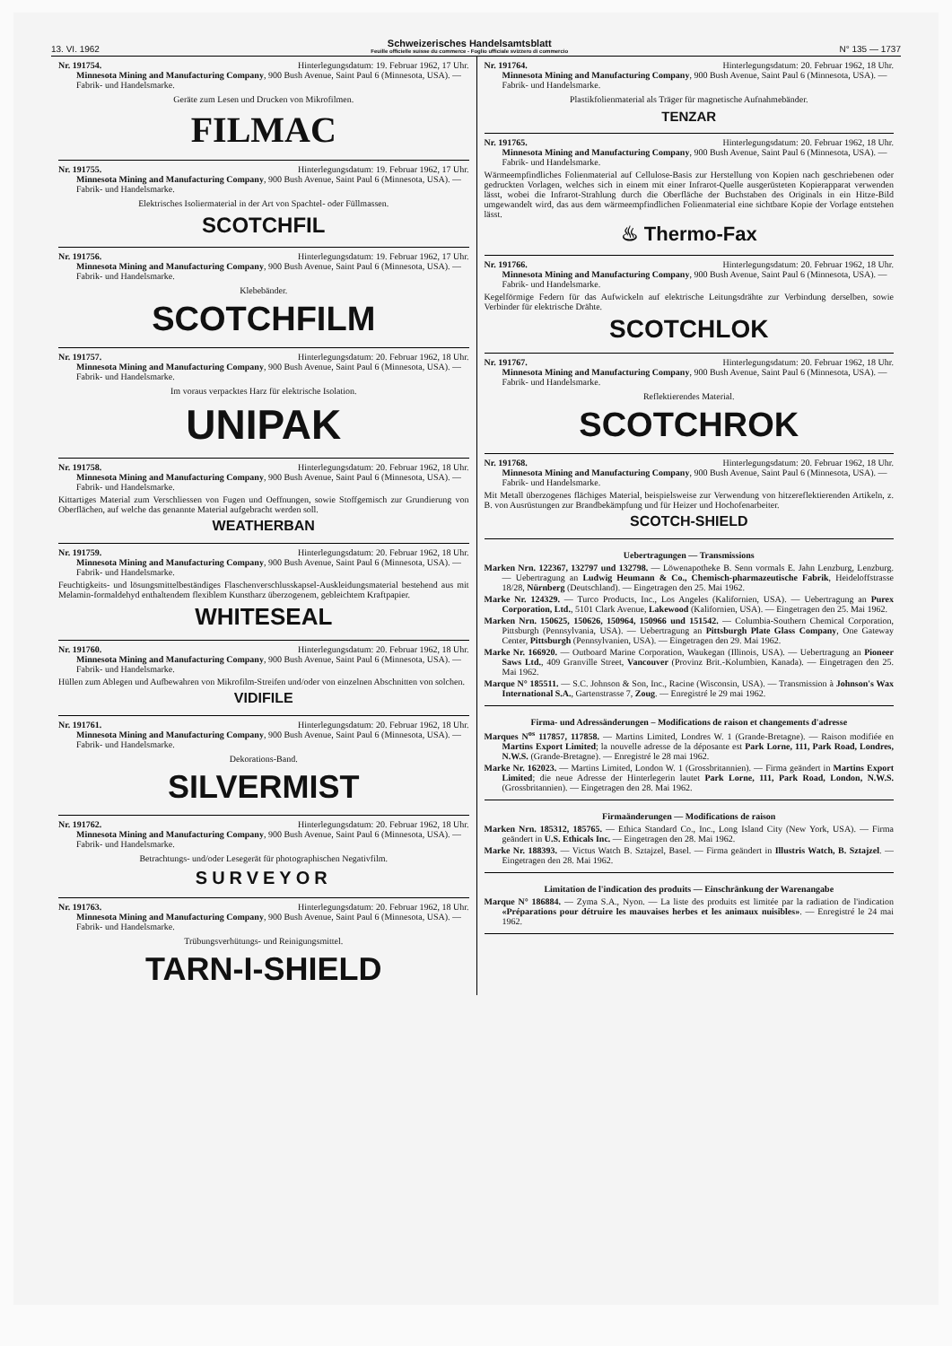13. VI. 1962 Schweizerisches Handelsamtsblatt
Feuille officielle suisse du commerce - Foglio ufficiale svizzero di commercio N° 135 — 1737
Nr. 191754. Hinterlegungsdatum: 19. Februar 1962, 17 Uhr.
Minnesota Mining and Manufacturing Company, 900 Bush Avenue, Saint Paul 6 (Minnesota, USA). — Fabrik- und Handelsmarke.
Geräte zum Lesen und Drucken von Mikrofilmen.
FILMAC
Nr. 191755. Hinterlegungsdatum: 19. Februar 1962, 17 Uhr.
Minnesota Mining and Manufacturing Company, 900 Bush Avenue, Saint Paul 6 (Minnesota, USA). — Fabrik- und Handelsmarke.
Elektrisches Isoliermaterial in der Art von Spachtel- oder Füllmassen.
SCOTCHFIL
Nr. 191756. Hinterlegungsdatum: 19. Februar 1962, 17 Uhr.
Minnesota Mining and Manufacturing Company, 900 Bush Avenue, Saint Paul 6 (Minnesota, USA). — Fabrik- und Handelsmarke.
Klebebänder.
SCOTCHFILM
Nr. 191757. Hinterlegungsdatum: 20. Februar 1962, 18 Uhr.
Minnesota Mining and Manufacturing Company, 900 Bush Avenue, Saint Paul 6 (Minnesota, USA). — Fabrik- und Handelsmarke.
Im voraus verpacktes Harz für elektrische Isolation.
UNIPAK
Nr. 191758. Hinterlegungsdatum: 20. Februar 1962, 18 Uhr.
Minnesota Mining and Manufacturing Company, 900 Bush Avenue, Saint Paul 6 (Minnesota, USA). — Fabrik- und Handelsmarke.
Kittartiges Material zum Verschliessen von Fugen und Oeffnungen, sowie Stoffgemisch zur Grundierung von Oberflächen, auf welche das genannte Material aufgebracht werden soll.
WEATHERBAN
Nr. 191759. Hinterlegungsdatum: 20. Februar 1962, 18 Uhr.
Minnesota Mining and Manufacturing Company, 900 Bush Avenue, Saint Paul 6 (Minnesota, USA). — Fabrik- und Handelsmarke.
Feuchtigkeits- und lösungsmittelbeständiges Flaschenverschlusskapsel-Auskleidungsmaterial bestehend aus mit Melamin-formaldehyd enthaltendem flexiblem Kunstharz überzogenem, gebleichtem Kraftpapier.
WHITESEAL
Nr. 191760. Hinterlegungsdatum: 20. Februar 1962, 18 Uhr.
Minnesota Mining and Manufacturing Company, 900 Bush Avenue, Saint Paul 6 (Minnesota, USA). — Fabrik- und Handelsmarke.
Hüllen zum Ablegen und Aufbewahren von Mikrofilm-Streifen und/oder von einzelnen Abschnitten von solchen.
VIDIFILE
Nr. 191761. Hinterlegungsdatum: 20. Februar 1962, 18 Uhr.
Minnesota Mining and Manufacturing Company, 900 Bush Avenue, Saint Paul 6 (Minnesota, USA). — Fabrik- und Handelsmarke.
Dekorations-Band.
SILVERMIST
Nr. 191762. Hinterlegungsdatum: 20. Februar 1962, 18 Uhr.
Minnesota Mining and Manufacturing Company, 900 Bush Avenue, Saint Paul 6 (Minnesota, USA). — Fabrik- und Handelsmarke.
Betrachtungs- und/oder Lesegerät für photographischen Negativfilm.
SURVEYOR
Nr. 191763. Hinterlegungsdatum: 20. Februar 1962, 18 Uhr.
Minnesota Mining and Manufacturing Company, 900 Bush Avenue, Saint Paul 6 (Minnesota, USA). — Fabrik- und Handelsmarke.
Trübungsverhütungs- und Reinigungsmittel.
TARN-I-SHIELD
Nr. 191764. Hinterlegungsdatum: 20. Februar 1962, 18 Uhr.
Minnesota Mining and Manufacturing Company, 900 Bush Avenue, Saint Paul 6 (Minnesota, USA). — Fabrik- und Handelsmarke.
Plastikfolienmaterial als Träger für magnetische Aufnahmebänder.
TENZAR
Nr. 191765. Hinterlegungsdatum: 20. Februar 1962, 18 Uhr.
Minnesota Mining and Manufacturing Company, 900 Bush Avenue, Saint Paul 6 (Minnesota, USA). — Fabrik- und Handelsmarke.
Wärmeempfindliches Folienmaterial auf Cellulose-Basis zur Herstellung von Kopien nach geschriebenen oder gedruckten Vorlagen, welches sich in einem mit einer Infrarot-Quelle ausgerüsteten Kopierapparat verwenden lässt, wobei die Infrarot-Strahlung durch die Oberfläche der Buchstaben des Originals in ein Hitze-Bild umgewandelt wird, das aus dem wärmeempfindlichen Folienmaterial eine sichtbare Kopie der Vorlage entstehen lässt.
♨ Thermo-Fax
Nr. 191766. Hinterlegungsdatum: 20. Februar 1962, 18 Uhr.
Minnesota Mining and Manufacturing Company, 900 Bush Avenue, Saint Paul 6 (Minnesota, USA). — Fabrik- und Handelsmarke.
Kegelförmige Federn für das Aufwickeln auf elektrische Leitungsdrähte zur Verbindung derselben, sowie Verbinder für elektrische Drähte.
SCOTCHLOK
Nr. 191767. Hinterlegungsdatum: 20. Februar 1962, 18 Uhr.
Minnesota Mining and Manufacturing Company, 900 Bush Avenue, Saint Paul 6 (Minnesota, USA). — Fabrik- und Handelsmarke.
Reflektierendes Material.
SCOTCHROK
Nr. 191768. Hinterlegungsdatum: 20. Februar 1962, 18 Uhr.
Minnesota Mining and Manufacturing Company, 900 Bush Avenue, Saint Paul 6 (Minnesota, USA). — Fabrik- und Handelsmarke.
Mit Metall überzogenes flächiges Material, beispielsweise zur Verwendung von hitzereflektierenden Artikeln, z. B. von Ausrüstungen zur Brandbekämpfung und für Heizer und Hochofenarbeiter.
SCOTCH-SHIELD
Uebertragungen — Transmissions
Marken Nrn. 122367, 132797 und 132798. — Löwenapotheke B. Senn vormals E. Jahn Lenzburg, Lenzburg. — Uebertragung an Ludwig Heumann & Co., Chemisch-pharmazeutische Fabrik, Heideloffstrasse 18/28, Nürnberg (Deutschland). — Eingetragen den 25. Mai 1962.
Marke Nr. 124329. — Turco Products, Inc., Los Angeles (Kalifornien, USA). — Uebertragung an Purex Corporation, Ltd., 5101 Clark Avenue, Lakewood (Kalifornien, USA). — Eingetragen den 25. Mai 1962.
Marken Nrn. 150625, 150626, 150964, 150966 und 151542. — Columbia-Southern Chemical Corporation, Pittsburgh (Pennsylvania, USA). — Uebertragung an Pittsburgh Plate Glass Company, One Gateway Center, Pittsburgh (Pennsylvanien, USA). — Eingetragen den 29. Mai 1962.
Marke Nr. 166920. — Outboard Marine Corporation, Waukegan (Illinois, USA). — Uebertragung an Pioneer Saws Ltd., 409 Granville Street, Vancouver (Provinz Brit.-Kolumbien, Kanada). — Eingetragen den 25. Mai 1962.
Marque N° 185511. — S.C. Johnson & Son, Inc., Racine (Wisconsin, USA). — Transmission à Johnson's Wax International S.A., Gartenstrasse 7, Zoug. — Enregistré le 29 mai 1962.
Firma- und Adressänderungen – Modifications de raison et changements d'adresse
Marques N<sup>os</sup> 117857, 117858. — Martins Limited, Londres W. 1 (Grande-Bretagne). — Raison modifiée en Martins Export Limited; la nouvelle adresse de la déposante est Park Lorne, 111, Park Road, Londres, N.W.S. (Grande-Bretagne). — Enregistré le 28 mai 1962.
Marke Nr. 162023. — Martins Limited, London W. 1 (Grossbritannien). — Firma geändert in Martins Export Limited; die neue Adresse der Hinterlegerin lautet Park Lorne, 111, Park Road, London, N.W.S. (Grossbritannien). — Eingetragen den 28. Mai 1962.
Firmaänderungen — Modifications de raison
Marken Nrn. 185312, 185765. — Ethicа Standard Co., Inc., Long Island City (New York, USA). — Firma geändert in U.S. Ethicals Inc. — Eingetragen den 28. Mai 1962.
Marke Nr. 188393. — Victus Watch B. Sztajzel, Basel. — Firma geändert in Illustris Watch, B. Sztajzel. — Eingetragen den 28. Mai 1962.
Limitation de l'indication des produits — Einschränkung der Warenangabe
Marque N° 186884. — Zyma S.A., Nyon. — La liste des produits est limitée par la radiation de l'indication «Préparations pour détruire les mauvaises herbes et les animaux nuisibles». — Enregistré le 24 mai 1962.